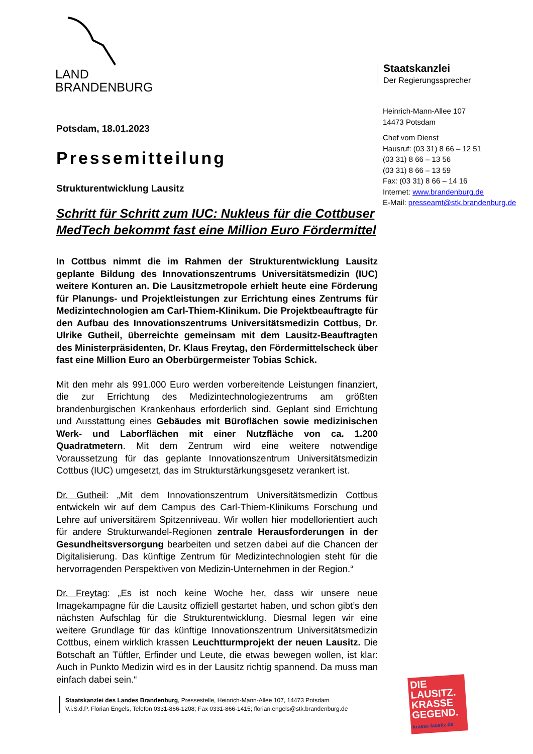LAND
BRANDENBURG
Staatskanzlei
Der Regierungssprecher
Heinrich-Mann-Allee 107
14473 Potsdam
Chef vom Dienst
Hausruf: (03 31) 8 66 – 12 51
(03 31) 8 66 – 13 56
(03 31) 8 66 – 13 59
Fax: (03 31) 8 66 – 14 16
Internet: www.brandenburg.de
E-Mail: presseamt@stk.brandenburg.de
Potsdam, 18.01.2023
Pressemitteilung
Strukturentwicklung Lausitz
Schritt für Schritt zum IUC: Nukleus für die Cottbuser MedTech bekommt fast eine Million Euro Fördermittel
In Cottbus nimmt die im Rahmen der Strukturentwicklung Lausitz geplante Bildung des Innovationszentrums Universitätsmedizin (IUC) weitere Konturen an. Die Lausitzmetropole erhielt heute eine Förderung für Planungs- und Projektleistungen zur Errichtung eines Zentrums für Medizintechnologien am Carl-Thiem-Klinikum. Die Projektbeauftragte für den Aufbau des Innovationszentrums Universitätsmedizin Cottbus, Dr. Ulrike Gutheil, überreichte gemeinsam mit dem Lausitz-Beauftragten des Ministerpräsidenten, Dr. Klaus Freytag, den Fördermittelscheck über fast eine Million Euro an Oberbürgermeister Tobias Schick.
Mit den mehr als 991.000 Euro werden vorbereitende Leistungen finanziert, die zur Errichtung des Medizintechnologiezentrums am größten brandenburgischen Krankenhaus erforderlich sind. Geplant sind Errichtung und Ausstattung eines Gebäudes mit Büroflächen sowie medizinischen Werk- und Laborflächen mit einer Nutzfläche von ca. 1.200 Quadratmetern. Mit dem Zentrum wird eine weitere notwendige Voraussetzung für das geplante Innovationszentrum Universitätsmedizin Cottbus (IUC) umgesetzt, das im Strukturstärkungsgesetz verankert ist.
Dr. Gutheil: „Mit dem Innovationszentrum Universitätsmedizin Cottbus entwickeln wir auf dem Campus des Carl-Thiem-Klinikums Forschung und Lehre auf universitärem Spitzenniveau. Wir wollen hier modellorientiert auch für andere Strukturwandel-Regionen zentrale Herausforderungen in der Gesundheitsversorgung bearbeiten und setzen dabei auf die Chancen der Digitalisierung. Das künftige Zentrum für Medizintechnologien steht für die hervorragenden Perspektiven von Medizin-Unternehmen in der Region.“
Dr. Freytag: „Es ist noch keine Woche her, dass wir unsere neue Imagekampagne für die Lausitz offiziell gestartet haben, und schon gibt’s den nächsten Aufschlag für die Strukturentwicklung. Diesmal legen wir eine weitere Grundlage für das künftige Innovationszentrum Universitätsmedizin Cottbus, einem wirklich krassen Leuchtturmprojekt der neuen Lausitz. Die Botschaft an Tüftler, Erfinder und Leute, die etwas bewegen wollen, ist klar: Auch in Punkto Medizin wird es in der Lausitz richtig spannend. Da muss man einfach dabei sein.“
Staatskanzlei des Landes Brandenburg, Pressestelle, Heinrich-Mann-Allee 107, 14473 Potsdam
V.i.S.d.P. Florian Engels, Telefon 0331-866-1208; Fax 0331-866-1415; florian.engels@stk.brandenburg.de
DIE LAUSITZ. KRASSE GEGEND.
krasse-lausitz.de